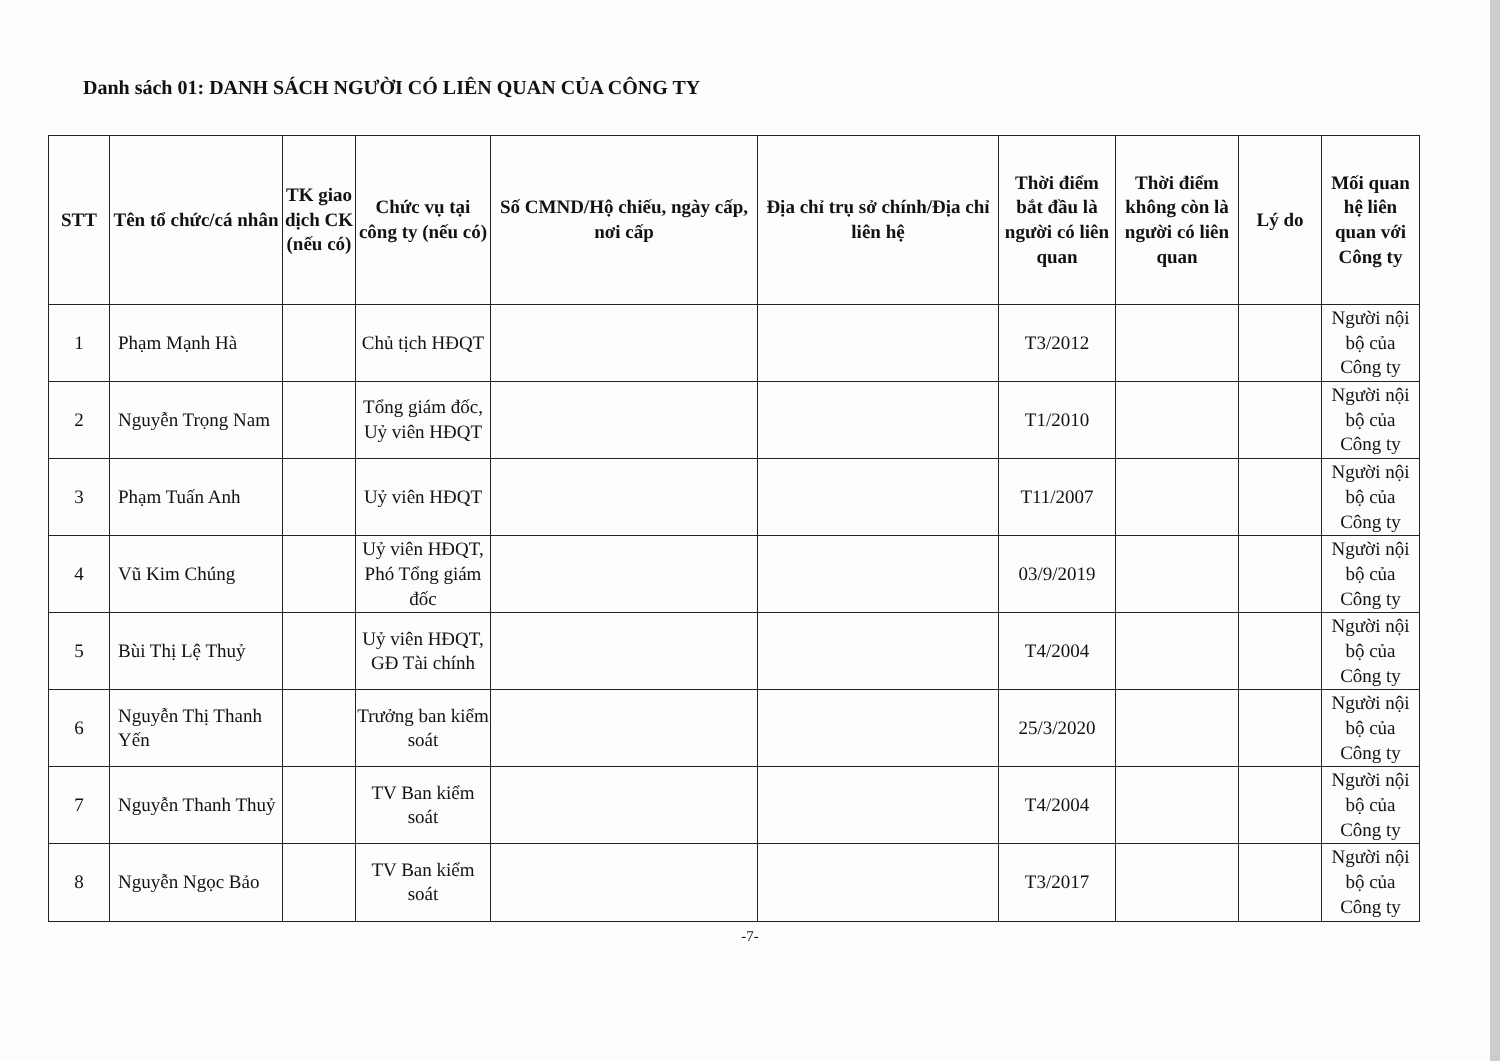Danh sách 01: DANH SÁCH NGƯỜI CÓ LIÊN QUAN CỦA CÔNG TY
| STT | Tên tổ chức/cá nhân | TK giao dịch CK (nếu có) | Chức vụ tại công ty (nếu có) | Số CMND/Hộ chiếu, ngày cấp, nơi cấp | Địa chỉ trụ sở chính/Địa chỉ liên hệ | Thời điểm bắt đầu là người có liên quan | Thời điểm không còn là người có liên quan | Lý do | Mối quan hệ liên quan với Công ty |
| --- | --- | --- | --- | --- | --- | --- | --- | --- | --- |
| 1 | Phạm Mạnh Hà | | Chủ tịch HĐQT | | | T3/2012 | | | Người nội bộ của Công ty |
| 2 | Nguyễn Trọng Nam | | Tổng giám đốc, Uỷ viên HĐQT | | | T1/2010 | | | Người nội bộ của Công ty |
| 3 | Phạm Tuấn Anh | | Uỷ viên HĐQT | | | T11/2007 | | | Người nội bộ của Công ty |
| 4 | Vũ Kim Chúng | | Uỷ viên HĐQT, Phó Tổng giám đốc | | | 03/9/2019 | | | Người nội bộ của Công ty |
| 5 | Bùi Thị Lệ Thuỷ | | Uỷ viên HĐQT, GĐ Tài chính | | | T4/2004 | | | Người nội bộ của Công ty |
| 6 | Nguyễn Thị Thanh Yến | | Trưởng ban kiểm soát | | | 25/3/2020 | | | Người nội bộ của Công ty |
| 7 | Nguyễn Thanh Thuỷ | | TV Ban kiểm soát | | | T4/2004 | | | Người nội bộ của Công ty |
| 8 | Nguyễn Ngọc Bảo | | TV Ban kiểm soát | | | T3/2017 | | | Người nội bộ của Công ty |
-7-